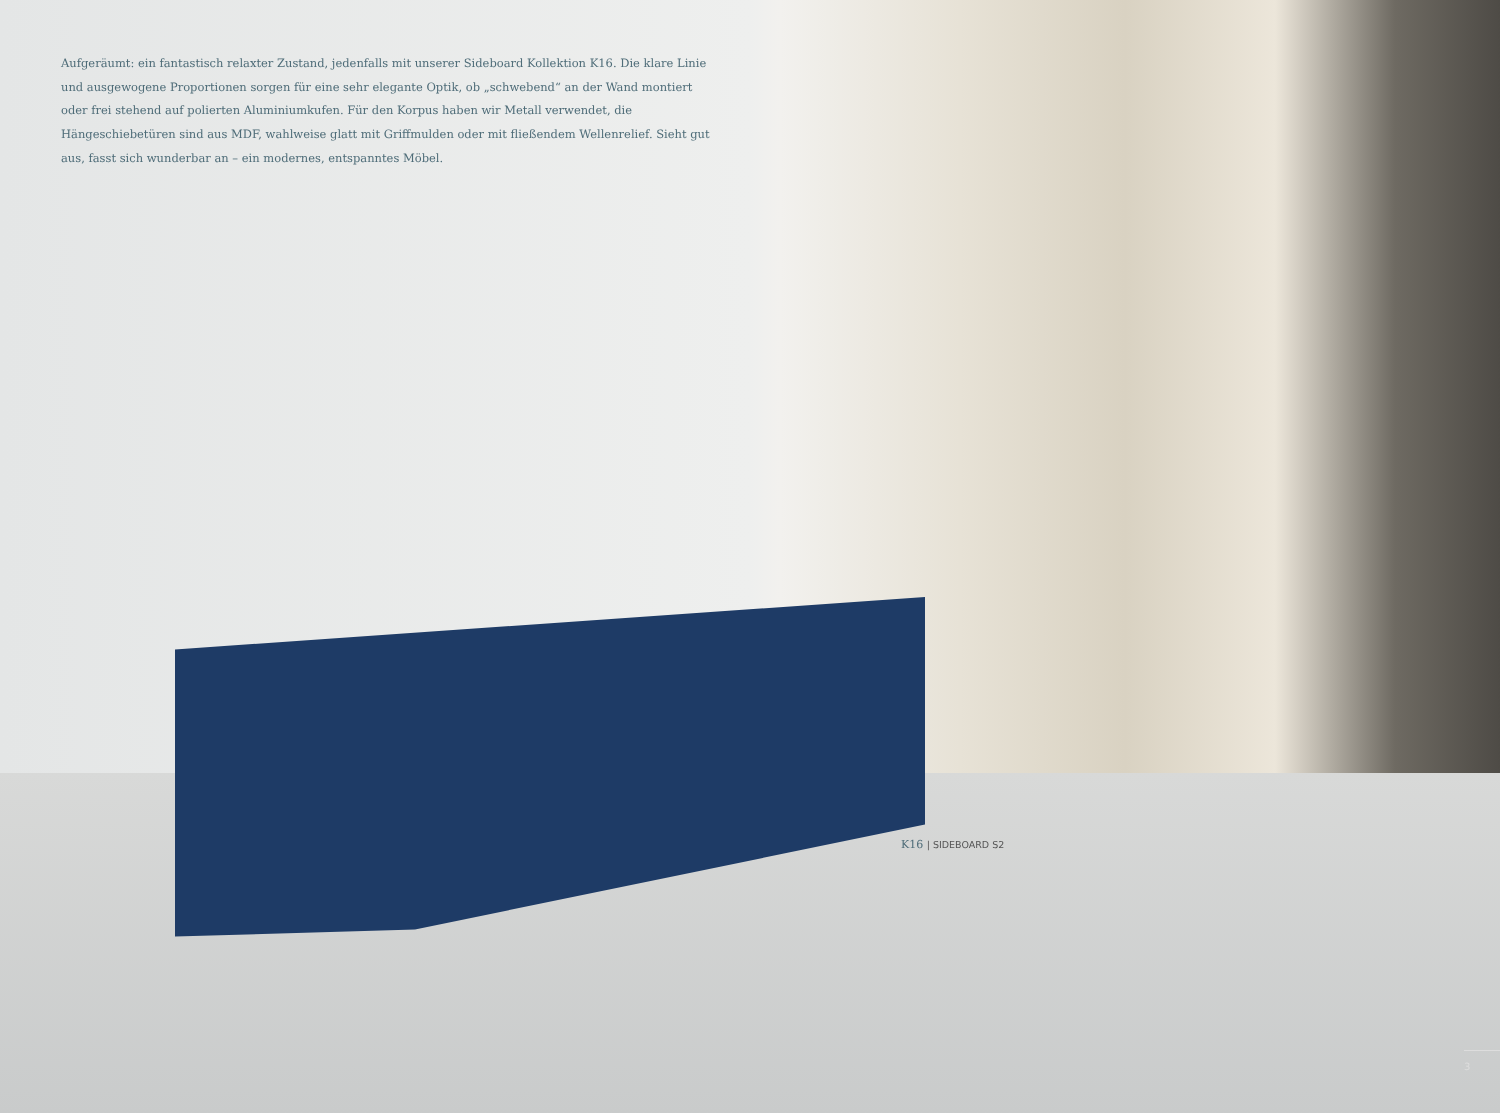Aufgeräumt: ein fantastisch relaxter Zustand, jedenfalls mit unserer Sideboard Kollektion K16. Die klare Linie und ausgewogene Proportionen sorgen für eine sehr elegante Optik, ob „schwebend“ an der Wand montiert oder frei stehend auf polierten Aluminiumkufen. Für den Korpus haben wir Metall verwendet, die Hängeschiebetüren sind aus MDF, wahlweise glatt mit Griffmulden oder mit fließendem Wellenrelief. Sieht gut aus, fasst sich wunderbar an – ein modernes, entspanntes Möbel.
K16 | SIDEBOARD S2
3